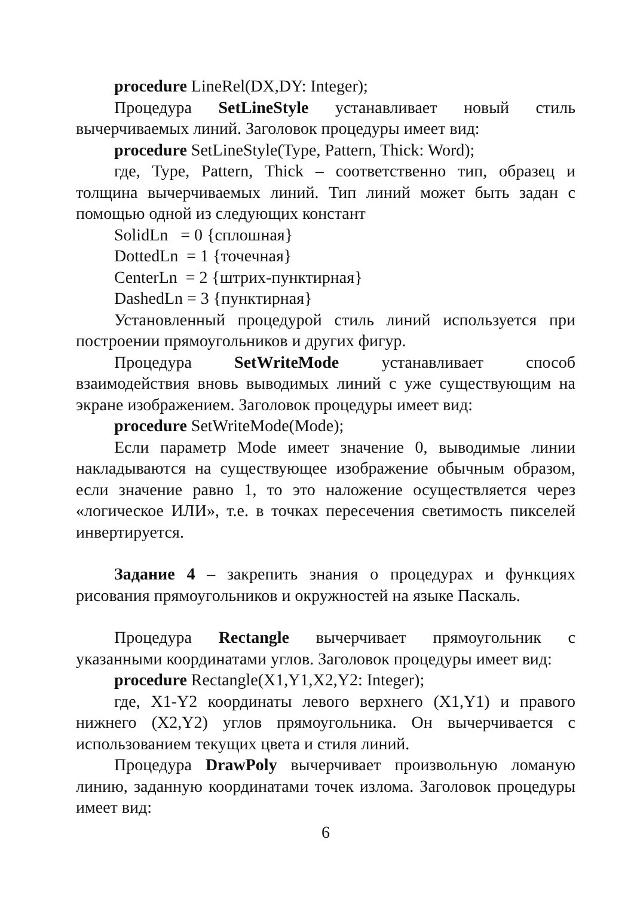procedure LineRel(DX,DY: Integer);
Процедура SetLineStyle устанавливает новый стиль вычерчиваемых линий. Заголовок процедуры имеет вид:
procedure SetLineStyle(Type, Pattern, Thick: Word);
где, Type, Pattern, Thick – соответственно тип, образец и толщина вычерчиваемых линий. Тип линий может быть задан с помощью одной из следующих констант
SolidLn = 0 {сплошная}
DottedLn = 1 {точечная}
CenterLn = 2 {штрих-пунктирная}
DashedLn = 3 {пунктирная}
Установленный процедурой стиль линий используется при построении прямоугольников и других фигур.
Процедура SetWriteMode устанавливает способ взаимодействия вновь выводимых линий с уже существующим на экране изображением. Заголовок процедуры имеет вид:
procedure SetWriteMode(Mode);
Если параметр Mode имеет значение 0, выводимые линии накладываются на существующее изображение обычным образом, если значение равно 1, то это наложение осуществляется через «логическое ИЛИ», т.е. в точках пересечения светимость пикселей инвертируется.
Задание 4 – закрепить знания о процедурах и функциях рисования прямоугольников и окружностей на языке Паскаль.
Процедура Rectangle вычерчивает прямоугольник с указанными координатами углов. Заголовок процедуры имеет вид:
procedure Rectangle(X1,Y1,X2,Y2: Integer);
где, X1-Y2 координаты левого верхнего (X1,Y1) и правого нижнего (X2,Y2) углов прямоугольника. Он вычерчивается с использованием текущих цвета и стиля линий.
Процедура DrawPoly вычерчивает произвольную ломаную линию, заданную координатами точек излома. Заголовок процедуры имеет вид:
6